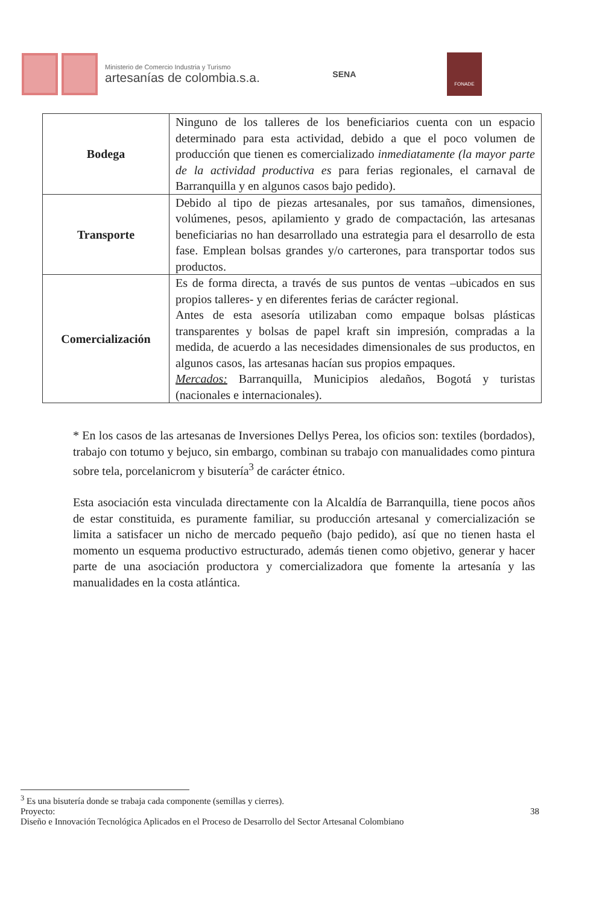Ministerio de Comercio Industria y Turismo
artesanías de colombia.s.a.
SENA
FONADE
| Bodega | Ninguno de los talleres de los beneficiarios cuenta con un espacio determinado para esta actividad, debido a que el poco volumen de producción que tienen es comercializado inmediatamente (la mayor parte de la actividad productiva es para ferias regionales, el carnaval de Barranquilla y en algunos casos bajo pedido). |
| Transporte | Debido al tipo de piezas artesanales, por sus tamaños, dimensiones, volúmenes, pesos, apilamiento y grado de compactación, las artesanas beneficiarias no han desarrollado una estrategia para el desarrollo de esta fase. Emplean bolsas grandes y/o carterones, para transportar todos sus productos. |
| Comercialización | Es de forma directa, a través de sus puntos de ventas –ubicados en sus propios talleres- y en diferentes ferias de carácter regional. Antes de esta asesoría utilizaban como empaque bolsas plásticas transparentes y bolsas de papel kraft sin impresión, compradas a la medida, de acuerdo a las necesidades dimensionales de sus productos, en algunos casos, las artesanas hacían sus propios empaques. Mercados: Barranquilla, Municipios aledaños, Bogotá y turistas (nacionales e internacionales). |
* En los casos de las artesanas de Inversiones Dellys Perea, los oficios son: textiles (bordados), trabajo con totumo y bejuco, sin embargo, combinan su trabajo con manualidades como pintura sobre tela, porcelanicrom y bisutería<sup>3</sup> de carácter étnico.
Esta asociación esta vinculada directamente con la Alcaldía de Barranquilla, tiene pocos años de estar constituida, es puramente familiar, su producción artesanal y comercialización se limita a satisfacer un nicho de mercado pequeño (bajo pedido), así que no tienen hasta el momento un esquema productivo estructurado, además tienen como objetivo, generar y hacer parte de una asociación productora y comercializadora que fomente la artesanía y las manualidades en la costa atlántica.
<sup>3</sup> Es una bisutería donde se trabaja cada componente (semillas y cierres).
Proyecto: 38
Diseño e Innovación Tecnológica Aplicados en el Proceso de Desarrollo del Sector Artesanal Colombiano